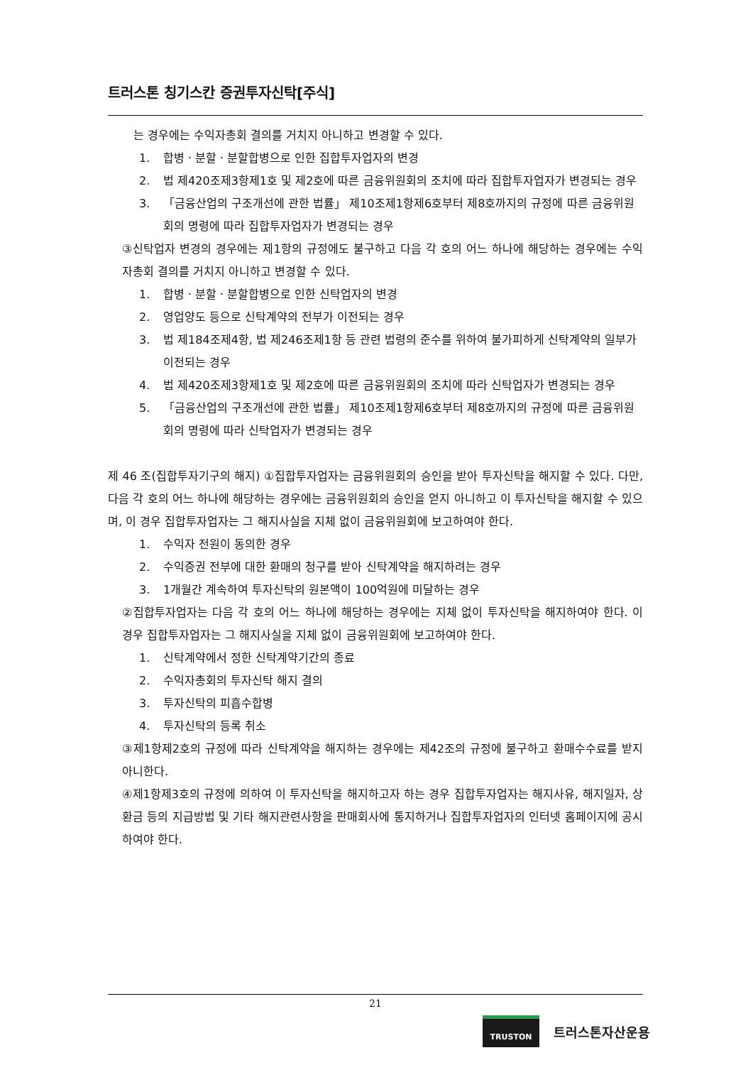트러스톤 칭기스칸 증권투자신탁[주식]
는 경우에는 수익자총회 결의를 거치지 아니하고 변경할 수 있다.
1. 합병ㆍ분할ㆍ분할합병으로 인한 집합투자업자의 변경
2. 법 제420조제3항제1호 및 제2호에 따른 금융위원회의 조치에 따라 집합투자업자가 변경되는 경우
3. 「금융산업의 구조개선에 관한 법률」 제10조제1항제6호부터 제8호까지의 규정에 따른 금융위원회의 명령에 따라 집합투자업자가 변경되는 경우
③신탁업자 변경의 경우에는 제1항의 규정에도 불구하고 다음 각 호의 어느 하나에 해당하는 경우에는 수익자총회 결의를 거치지 아니하고 변경할 수 있다.
1. 합병ㆍ분할ㆍ분할합병으로 인한 신탁업자의 변경
2. 영업양도 등으로 신탁계약의 전부가 이전되는 경우
3. 법 제184조제4항, 법 제246조제1항 등 관련 법령의 준수를 위하여 불가피하게 신탁계약의 일부가 이전되는 경우
4. 법 제420조제3항제1호 및 제2호에 따른 금융위원회의 조치에 따라 신탁업자가 변경되는 경우
5. 「금융산업의 구조개선에 관한 법률」 제10조제1항제6호부터 제8호까지의 규정에 따른 금융위원회의 명령에 따라 신탁업자가 변경되는 경우
제 46 조(집합투자기구의 해지) ①집합투자업자는 금융위원회의 승인을 받아 투자신탁을 해지할 수 있다. 다만, 다음 각 호의 어느 하나에 해당하는 경우에는 금융위원회의 승인을 얻지 아니하고 이 투자신탁을 해지할 수 있으며, 이 경우 집합투자업자는 그 해지사실을 지체 없이 금융위원회에 보고하여야 한다.
1. 수익자 전원이 동의한 경우
2. 수익증권 전부에 대한 환매의 청구를 받아 신탁계약을 해지하려는 경우
3. 1개월간 계속하여 투자신탁의 원본액이 100억원에 미달하는 경우
②집합투자업자는 다음 각 호의 어느 하나에 해당하는 경우에는 지체 없이 투자신탁을 해지하여야 한다. 이 경우 집합투자업자는 그 해지사실을 지체 없이 금융위원회에 보고하여야 한다.
1. 신탁계약에서 정한 신탁계약기간의 종료
2. 수익자총회의 투자신탁 해지 결의
3. 투자신탁의 피흡수합병
4. 투자신탁의 등록 취소
③제1항제2호의 규정에 따라 신탁계약을 해지하는 경우에는 제42조의 규정에 불구하고 환매수수료를 받지 아니한다.
④제1항제3호의 규정에 의하여 이 투자신탁을 해지하고자 하는 경우 집합투자업자는 해지사유, 해지일자, 상환금 등의 지급방법 및 기타 해지관련사항을 판매회사에 통지하거나 집합투자업자의 인터넷 홈페이지에 공시하여야 한다.
21
TRUSTON
트러스톤자산운용